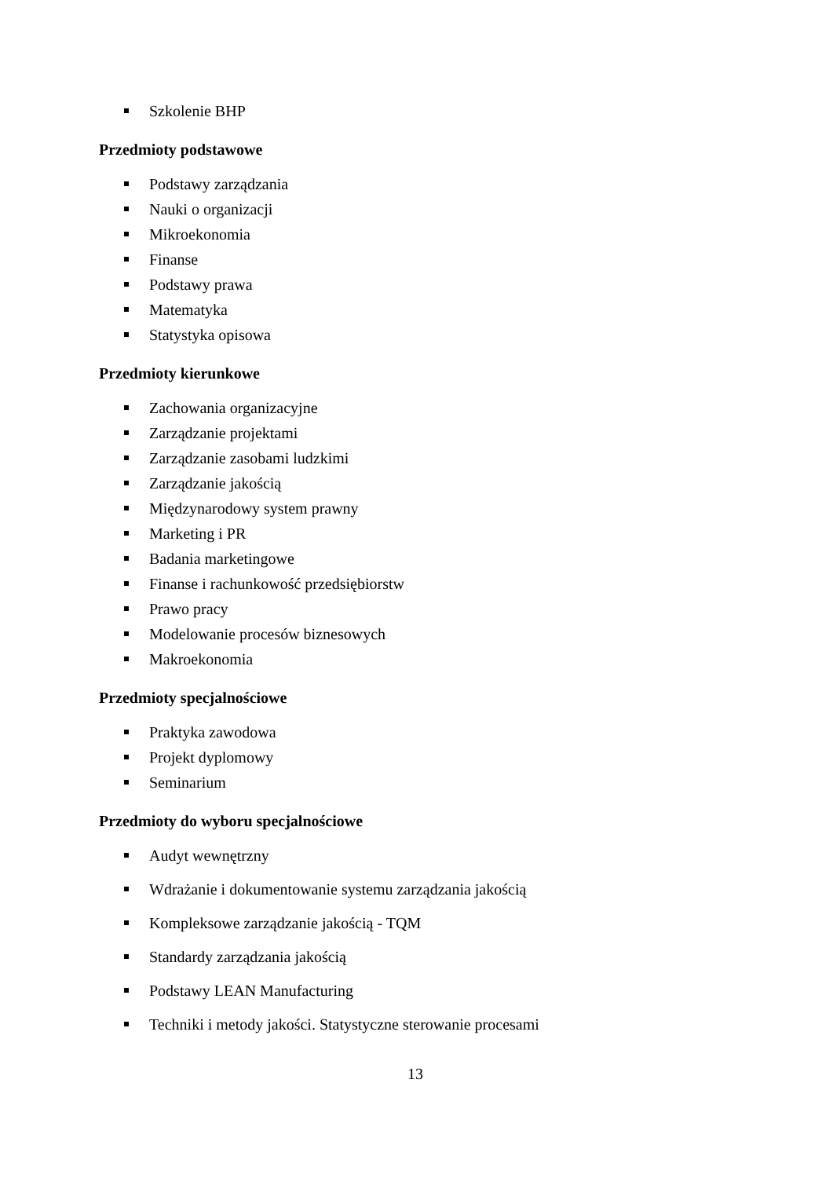Szkolenie BHP
Przedmioty podstawowe
Podstawy zarządzania
Nauki o organizacji
Mikroekonomia
Finanse
Podstawy prawa
Matematyka
Statystyka opisowa
Przedmioty kierunkowe
Zachowania organizacyjne
Zarządzanie projektami
Zarządzanie zasobami ludzkimi
Zarządzanie jakością
Międzynarodowy system prawny
Marketing i PR
Badania marketingowe
Finanse i rachunkowość przedsiębiorstw
Prawo pracy
Modelowanie procesów biznesowych
Makroekonomia
Przedmioty specjalnościowe
Praktyka zawodowa
Projekt dyplomowy
Seminarium
Przedmioty do wyboru specjalnościowe
Audyt wewnętrzny
Wdrażanie i dokumentowanie systemu zarządzania jakością
Kompleksowe zarządzanie jakością - TQM
Standardy zarządzania jakością
Podstawy LEAN Manufacturing
Techniki i metody jakości. Statystyczne sterowanie procesami
13